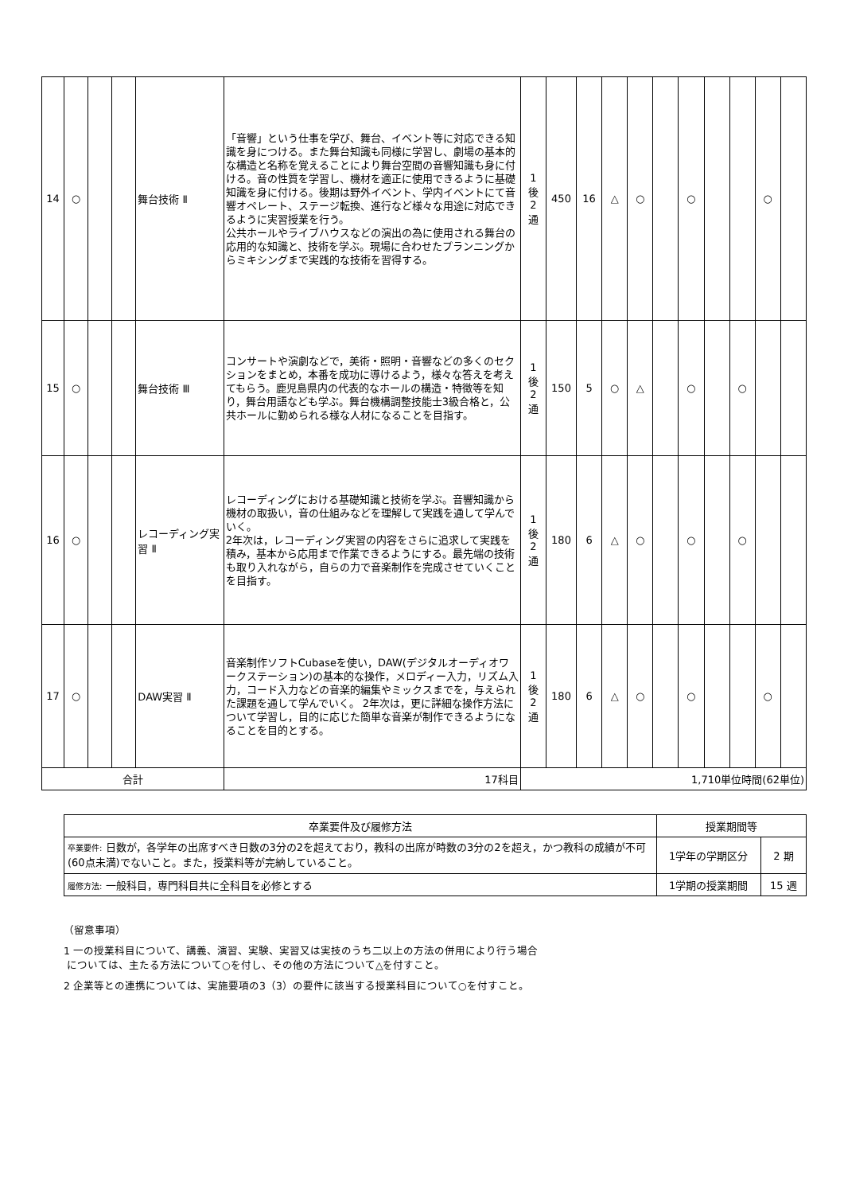| 14 | ○ | | | 舞台技術 Ⅱ | 「音響」という仕事を学び、舞台、イベント等に対応できる知識を身につける。また舞台知識も同様に学習し、劇場の基本的な構造と名称を覚えることにより舞台空間の音響知識も身に付ける。音の性質を学習し、機材を適正に使用できるように基礎知識を身に付ける。後期は野外イベント、学内イベントにて音響オペレート、ステージ転換、進行など様々な用途に対応できるように実習授業を行う。 公共ホールやライブハウスなどの演出の為に使用される舞台の応用的な知識と、技術を学ぶ。現場に合わせたプランニングからミキシングまで実践的な技術を習得する。 | 1 後 2 通 | 450 | 16 | △ | ○ | | ○ | | | ○ | |
| 15 | ○ | | | 舞台技術 Ⅲ | コンサートや演劇などで，美術・照明・音響などの多くのセクションをまとめ，本番を成功に導けるよう，様々な答えを考えてもらう。鹿児島県内の代表的なホールの構造・特徴等を知り，舞台用語なども学ぶ。舞台機構調整技能士3級合格と，公共ホールに勤められる様な人材になることを目指す。 | 1 後 2 通 | 150 | 5 | ○ | △ | | ○ | | ○ | | |
| 16 | ○ | | | レコーディング実習 Ⅱ | レコーディングにおける基礎知識と技術を学ぶ。音響知識から機材の取扱い，音の仕組みなどを理解して実践を通して学んでいく。 2年次は，レコーディング実習の内容をさらに追求して実践を積み，基本から応用まで作業できるようにする。最先端の技術も取り入れながら，自らの力で音楽制作を完成させていくことを目指す。 | 1 後 2 通 | 180 | 6 | △ | ○ | | ○ | | ○ | | |
| 17 | ○ | | | DAW実習 Ⅱ | 音楽制作ソフトCubaseを使い，DAW(デジタルオーディオワークステーション)の基本的な操作，メロディー入力，リズム入力，コード入力などの音楽的編集やミックスまでを，与えられた課題を通して学んでいく。 2年次は，更に詳細な操作方法について学習し，目的に応じた簡単な音楽が制作できるようになることを目的とする。 | 1 後 2 通 | 180 | 6 | △ | ○ | | ○ | | | ○ | |
| 合計 | | | | | 17科目 | 1,710単位時間(62単位) | | | | | | | | | | |
| 卒業要件及び履修方法 | 授業期間等 | |
| --- | --- | --- |
| 卒業要件: 日数が，各学年の出席すべき日数の3分の2を超えており，教科の出席が時数の3分の2を超え，かつ教科の成績が不可(60点未満)でないこと。また，授業料等が完納していること。 | 1学年の学期区分 | 2 期 |
| 履修方法: 一般科目，専門科目共に全科目を必修とする | 1学期の授業期間 | 15 週 |
（留意事項）
1 一の授業科目について、講義、演習、実験、実習又は実技のうち二以上の方法の併用により行う場合
については、主たる方法について○を付し、その他の方法について△を付すこと。
2 企業等との連携については、実施要項の3（3）の要件に該当する授業科目について○を付すこと。